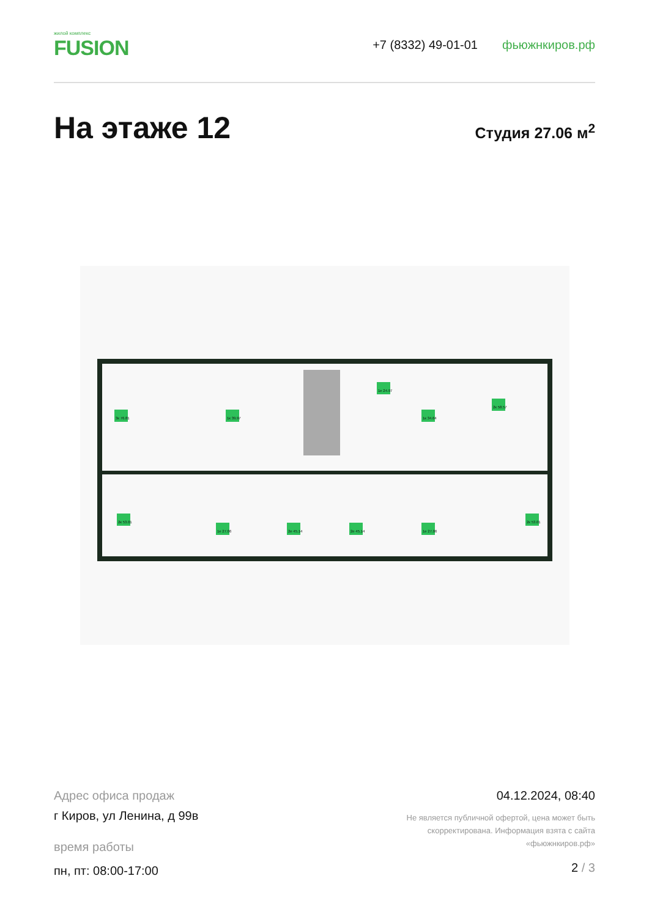жилой комплекс
FUSION
+7 (8332) 49-01-01 фьюжнкиров.рф
На этаже 12
Студия 27.06 м<sup>2</sup>
3к 76.81
1к 39.97
1е 24.97
1к 34.64
2к 58.57
2к 53.01
1е 27.06
2е 45.14
2е 45.14
1е 27.06
2к 53.01
Адрес офиса продаж
г Киров, ул Ленина, д 99в
время работы
пн, пт: 08:00-17:00
04.12.2024, 08:40
Не является публичной офертой, цена может быть
скорректирована. Информация взята с сайта
«фьюжнкиров.рф»
2 / 3